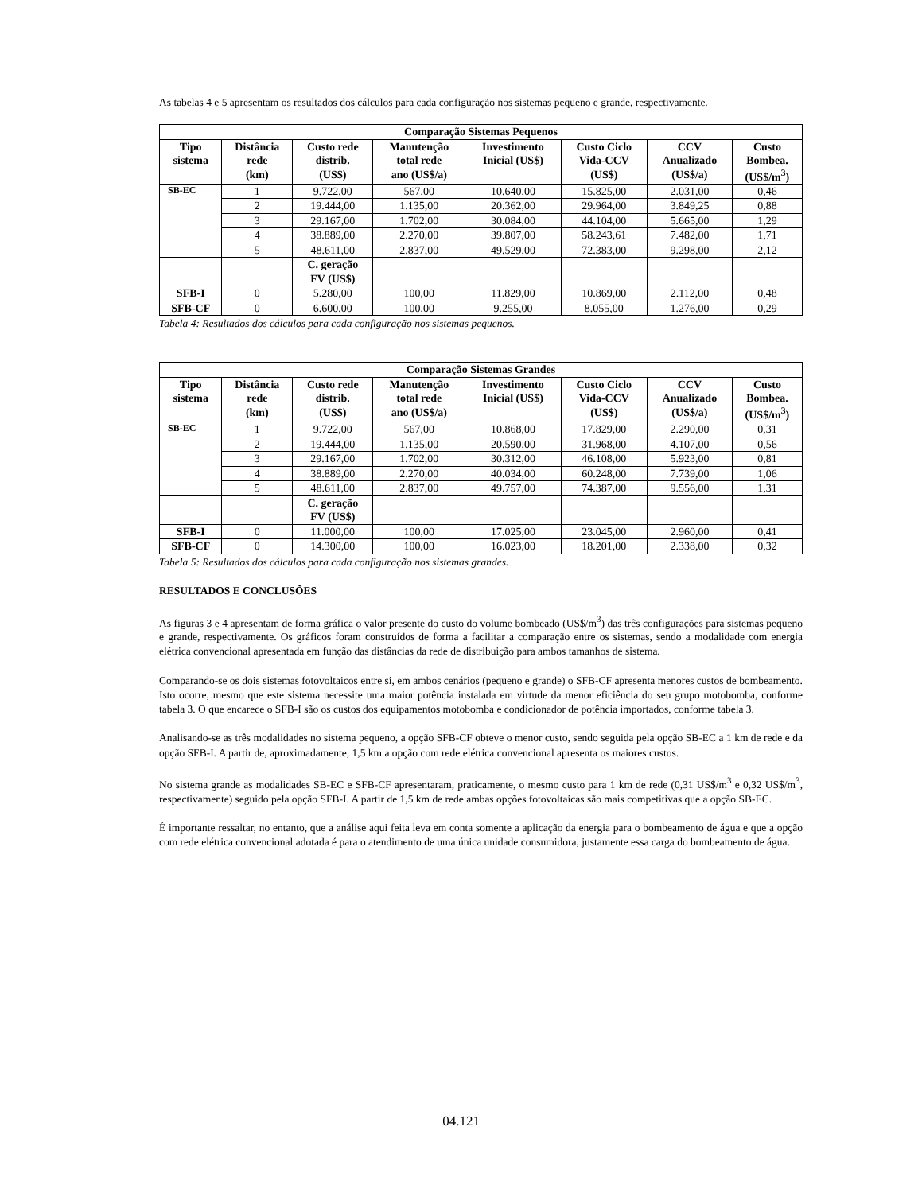As tabelas 4 e 5 apresentam os resultados dos cálculos para cada configuração nos sistemas pequeno e grande, respectivamente.
| Comparação Sistemas Pequenos | | | | | | | |
| --- | --- | --- | --- | --- | --- | --- | --- |
| Tipo sistema | Distância rede (km) | Custo rede distrib. (US$) | Manutenção total rede ano (US$/a) | Investimento Inicial (US$) | Custo Ciclo Vida-CCV (US$) | CCV Anualizado (US$/a) | Custo Bombea. (US$/m<sup>3</sup>) |
| SB-EC | 1 | 9.722,00 | 567,00 | 10.640,00 | 15.825,00 | 2.031,00 | 0,46 |
| | 2 | 19.444,00 | 1.135,00 | 20.362,00 | 29.964,00 | 3.849,25 | 0,88 |
| | 3 | 29.167,00 | 1.702,00 | 30.084,00 | 44.104,00 | 5.665,00 | 1,29 |
| | 4 | 38.889,00 | 2.270,00 | 39.807,00 | 58.243,61 | 7.482,00 | 1,71 |
| | 5 | 48.611,00 | 2.837,00 | 49.529,00 | 72.383,00 | 9.298,00 | 2,12 |
| | | C. geração FV (US$) | | | | | |
| SFB-I | 0 | 5.280,00 | 100,00 | 11.829,00 | 10.869,00 | 2.112,00 | 0,48 |
| SFB-CF | 0 | 6.600,00 | 100,00 | 9.255,00 | 8.055,00 | 1.276,00 | 0,29 |
Tabela 4: Resultados dos cálculos para cada configuração nos sistemas pequenos.
| Comparação Sistemas Grandes | | | | | | | |
| --- | --- | --- | --- | --- | --- | --- | --- |
| Tipo sistema | Distância rede (km) | Custo rede distrib. (US$) | Manutenção total rede ano (US$/a) | Investimento Inicial (US$) | Custo Ciclo Vida-CCV (US$) | CCV Anualizado (US$/a) | Custo Bombea. (US$/m<sup>3</sup>) |
| SB-EC | 1 | 9.722,00 | 567,00 | 10.868,00 | 17.829,00 | 2.290,00 | 0,31 |
| | 2 | 19.444,00 | 1.135,00 | 20.590,00 | 31.968,00 | 4.107,00 | 0,56 |
| | 3 | 29.167,00 | 1.702,00 | 30.312,00 | 46.108,00 | 5.923,00 | 0,81 |
| | 4 | 38.889,00 | 2.270,00 | 40.034,00 | 60.248,00 | 7.739,00 | 1,06 |
| | 5 | 48.611,00 | 2.837,00 | 49.757,00 | 74.387,00 | 9.556,00 | 1,31 |
| | | C. geração FV (US$) | | | | | |
| SFB-I | 0 | 11.000,00 | 100,00 | 17.025,00 | 23.045,00 | 2.960,00 | 0,41 |
| SFB-CF | 0 | 14.300,00 | 100,00 | 16.023,00 | 18.201,00 | 2.338,00 | 0,32 |
Tabela 5: Resultados dos cálculos para cada configuração nos sistemas grandes.
RESULTADOS E CONCLUSÕES
As figuras 3 e 4 apresentam de forma gráfica o valor presente do custo do volume bombeado (US$/m<sup>3</sup>) das três configurações para sistemas pequeno e grande, respectivamente. Os gráficos foram construídos de forma a facilitar a comparação entre os sistemas, sendo a modalidade com energia elétrica convencional apresentada em função das distâncias da rede de distribuição para ambos tamanhos de sistema.
Comparando-se os dois sistemas fotovoltaicos entre si, em ambos cenários (pequeno e grande) o SFB-CF apresenta menores custos de bombeamento. Isto ocorre, mesmo que este sistema necessite uma maior potência instalada em virtude da menor eficiência do seu grupo motobomba, conforme tabela 3. O que encarece o SFB-I são os custos dos equipamentos motobomba e condicionador de potência importados, conforme tabela 3.
Analisando-se as três modalidades no sistema pequeno, a opção SFB-CF obteve o menor custo, sendo seguida pela opção SB-EC a 1 km de rede e da opção SFB-I. A partir de, aproximadamente, 1,5 km a opção com rede elétrica convencional apresenta os maiores custos.
No sistema grande as modalidades SB-EC e SFB-CF apresentaram, praticamente, o mesmo custo para 1 km de rede (0,31 US$/m<sup>3</sup> e 0,32 US$/m<sup>3</sup>, respectivamente) seguido pela opção SFB-I. A partir de 1,5 km de rede ambas opções fotovoltaicas são mais competitivas que a opção SB-EC.
É importante ressaltar, no entanto, que a análise aqui feita leva em conta somente a aplicação da energia para o bombeamento de água e que a opção com rede elétrica convencional adotada é para o atendimento de uma única unidade consumidora, justamente essa carga do bombeamento de água.
04.121